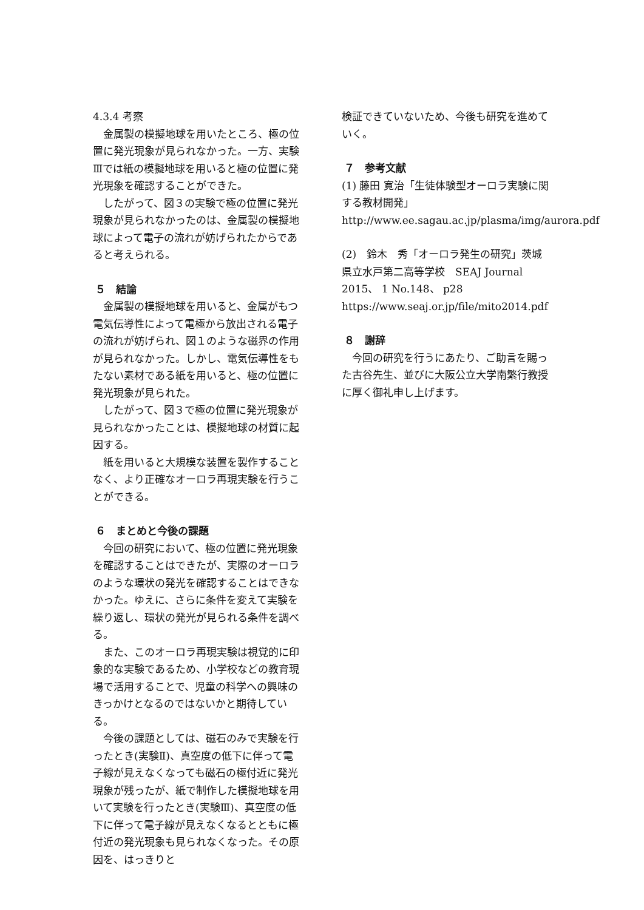4.3.4 考察
金属製の模擬地球を用いたところ、極の位置に発光現象が見られなかった。一方、実験Ⅲでは紙の模擬地球を用いると極の位置に発光現象を確認することができた。
したがって、図３の実験で極の位置に発光現象が見られなかったのは、金属製の模擬地球によって電子の流れが妨げられたからであると考えられる。
５　結論
金属製の模擬地球を用いると、金属がもつ電気伝導性によって電極から放出される電子の流れが妨げられ、図１のような磁界の作用が見られなかった。しかし、電気伝導性をもたない素材である紙を用いると、極の位置に発光現象が見られた。
したがって、図３で極の位置に発光現象が見られなかったことは、模擬地球の材質に起因する。
紙を用いると大規模な装置を製作することなく、より正確なオーロラ再現実験を行うことができる。
６　まとめと今後の課題
今回の研究において、極の位置に発光現象を確認することはできたが、実際のオーロラのような環状の発光を確認することはできなかった。ゆえに、さらに条件を変えて実験を繰り返し、環状の発光が見られる条件を調べる。
また、このオーロラ再現実験は視覚的に印象的な実験であるため、小学校などの教育現場で活用することで、児童の科学への興味のきっかけとなるのではないかと期待している。
今後の課題としては、磁石のみで実験を行ったとき(実験Ⅱ)、真空度の低下に伴って電子線が見えなくなっても磁石の極付近に発光現象が残ったが、紙で制作した模擬地球を用いて実験を行ったとき(実験Ⅲ)、真空度の低下に伴って電子線が見えなくなるとともに極付近の発光現象も見られなくなった。その原因を、はっきりと
検証できていないため、今後も研究を進めていく。
７　参考文献
(1) 藤田 寛治「生徒体験型オーロラ実験に関する教材開発」
http://www.ee.sagau.ac.jp/plasma/img/aurora.pdf
(2)　鈴木　秀「オーロラ発生の研究」茨城県立水戸第二高等学校　SEAJ Journal 2015、 1 No.148、 p28
https://www.seaj.or.jp/file/mito2014.pdf
８　謝辞
今回の研究を行うにあたり、ご助言を賜った古谷先生、並びに大阪公立大学南繁行教授に厚く御礼申し上げます。